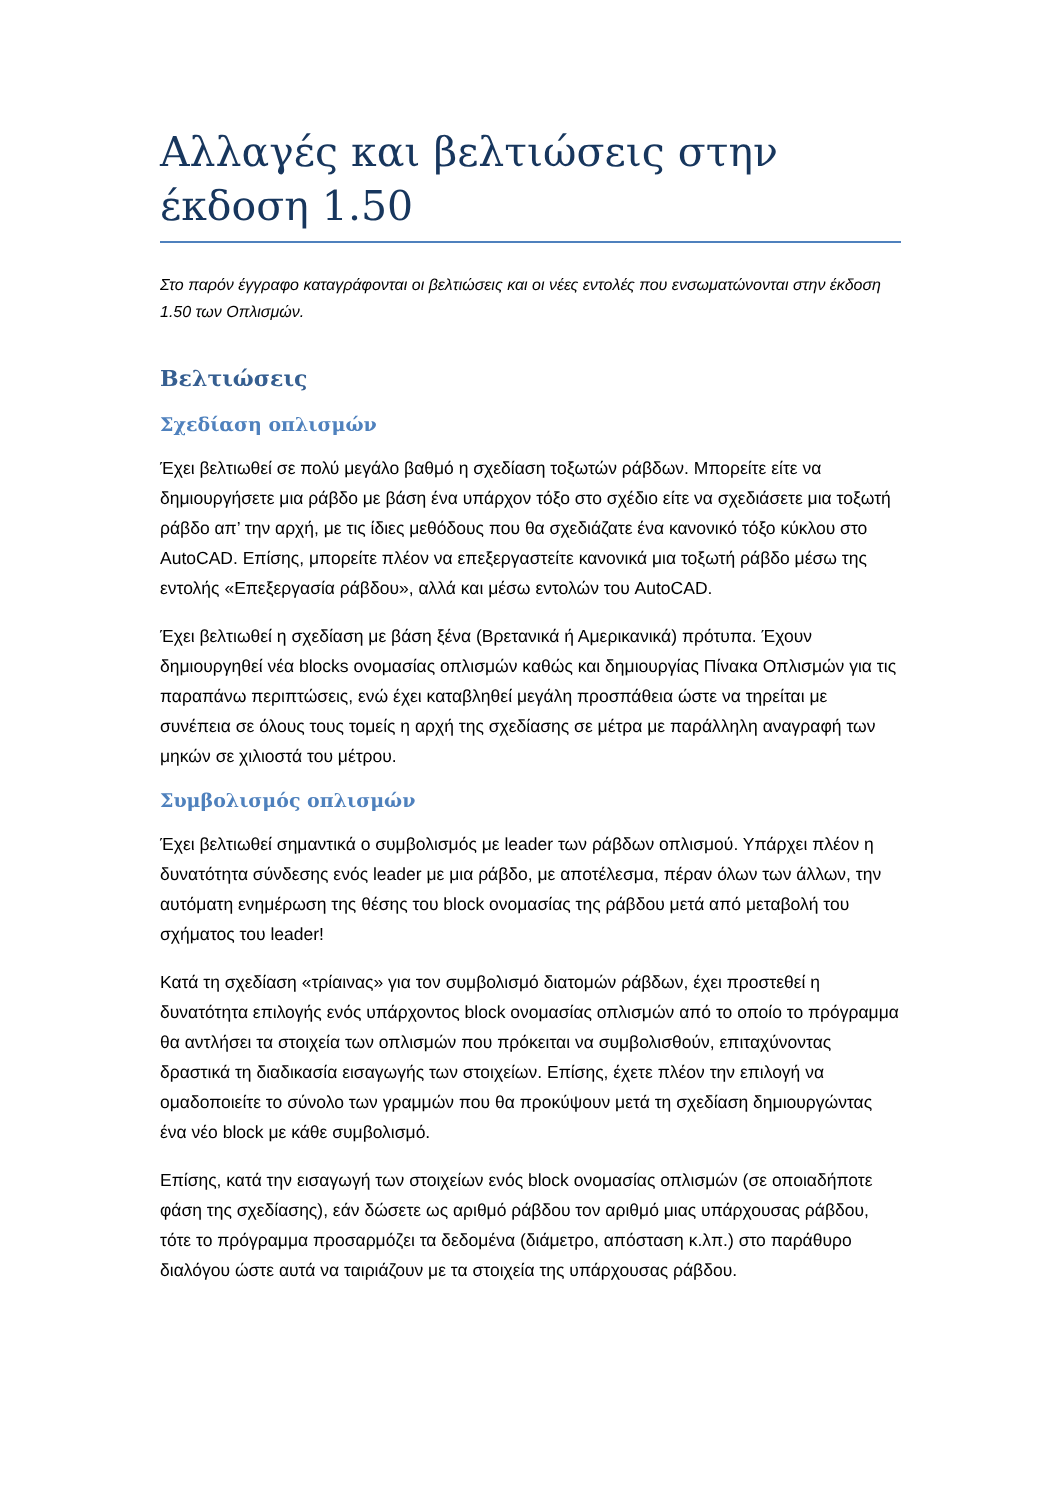Αλλαγές και βελτιώσεις στην έκδοση 1.50
Στο παρόν έγγραφο καταγράφονται οι βελτιώσεις και οι νέες εντολές που ενσωματώνονται στην έκδοση 1.50 των Οπλισμών.
Βελτιώσεις
Σχεδίαση οπλισμών
Έχει βελτιωθεί σε πολύ μεγάλο βαθμό η σχεδίαση τοξωτών ράβδων. Μπορείτε είτε να δημιουργήσετε μια ράβδο με βάση ένα υπάρχον τόξο στο σχέδιο είτε να σχεδιάσετε μια τοξωτή ράβδο απ’ την αρχή, με τις ίδιες μεθόδους που θα σχεδιάζατε ένα κανονικό τόξο κύκλου στο AutoCAD. Επίσης, μπορείτε πλέον να επεξεργαστείτε κανονικά μια τοξωτή ράβδο μέσω της εντολής «Επεξεργασία ράβδου», αλλά και μέσω εντολών του AutoCAD.
Έχει βελτιωθεί η σχεδίαση με βάση ξένα (Βρετανικά ή Αμερικανικά) πρότυπα. Έχουν δημιουργηθεί νέα blocks ονομασίας οπλισμών καθώς και δημιουργίας Πίνακα Οπλισμών για τις παραπάνω περιπτώσεις, ενώ έχει καταβληθεί μεγάλη προσπάθεια ώστε να τηρείται με συνέπεια σε όλους τους τομείς η αρχή της σχεδίασης σε μέτρα με παράλληλη αναγραφή των μηκών σε χιλιοστά του μέτρου.
Συμβολισμός οπλισμών
Έχει βελτιωθεί σημαντικά ο συμβολισμός με leader των ράβδων οπλισμού. Υπάρχει πλέον η δυνατότητα σύνδεσης ενός leader με μια ράβδο, με αποτέλεσμα, πέραν όλων των άλλων, την αυτόματη ενημέρωση της θέσης του block ονομασίας της ράβδου μετά από μεταβολή του σχήματος του leader!
Κατά τη σχεδίαση «τρίαινας» για τον συμβολισμό διατομών ράβδων, έχει προστεθεί η δυνατότητα επιλογής ενός υπάρχοντος block ονομασίας οπλισμών από το οποίο το πρόγραμμα θα αντλήσει τα στοιχεία των οπλισμών που πρόκειται να συμβολισθούν, επιταχύνοντας δραστικά τη διαδικασία εισαγωγής των στοιχείων. Επίσης, έχετε πλέον την επιλογή να ομαδοποιείτε το σύνολο των γραμμών που θα προκύψουν μετά τη σχεδίαση δημιουργώντας ένα νέο block με κάθε συμβολισμό.
Επίσης, κατά την εισαγωγή των στοιχείων ενός block ονομασίας οπλισμών (σε οποιαδήποτε φάση της σχεδίασης), εάν δώσετε ως αριθμό ράβδου τον αριθμό μιας υπάρχουσας ράβδου, τότε το πρόγραμμα προσαρμόζει τα δεδομένα (διάμετρο, απόσταση κ.λπ.) στο παράθυρο διαλόγου ώστε αυτά να ταιριάζουν με τα στοιχεία της υπάρχουσας ράβδου.